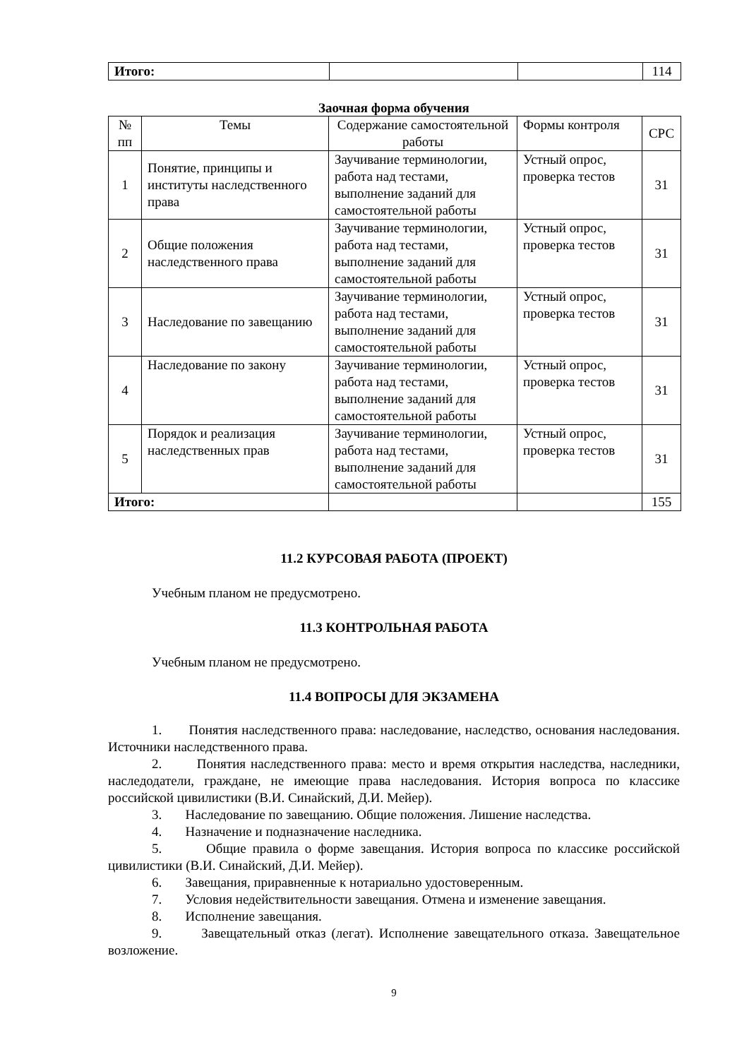| Итого: | | | 114 |
Заочная форма обучения
| № пп | Темы | Содержание самостоятельной работы | Формы контроля | СРС |
| 1 | Понятие, принципы и институты наследственного права | Заучивание терминологии, работа над тестами, выполнение заданий для самостоятельной работы | Устный опрос, проверка тестов | 31 |
| 2 | Общие положения наследственного права | Заучивание терминологии, работа над тестами, выполнение заданий для самостоятельной работы | Устный опрос, проверка тестов | 31 |
| 3 | Наследование по завещанию | Заучивание терминологии, работа над тестами, выполнение заданий для самостоятельной работы | Устный опрос, проверка тестов | 31 |
| 4 | Наследование по закону | Заучивание терминологии, работа над тестами, выполнение заданий для самостоятельной работы | Устный опрос, проверка тестов | 31 |
| 5 | Порядок и реализация наследственных прав | Заучивание терминологии, работа над тестами, выполнение заданий для самостоятельной работы | Устный опрос, проверка тестов | 31 |
| Итого: | | | | 155 |
11.2 КУРСОВАЯ РАБОТА (ПРОЕКТ)
Учебным планом не предусмотрено.
11.3 КОНТРОЛЬНАЯ РАБОТА
Учебным планом не предусмотрено.
11.4 ВОПРОСЫ ДЛЯ ЭКЗАМЕНА
1. Понятия наследственного права: наследование, наследство, основания наследования. Источники наследственного права.
2. Понятия наследственного права: место и время открытия наследства, наследники, наследодатели, граждане, не имеющие права наследования. История вопроса по классике российской цивилистики (В.И. Синайский, Д.И. Мейер).
3. Наследование по завещанию. Общие положения. Лишение наследства.
4. Назначение и подназначение наследника.
5. Общие правила о форме завещания. История вопроса по классике российской цивилистики (В.И. Синайский, Д.И. Мейер).
6. Завещания, приравненные к нотариально удостоверенным.
7. Условия недействительности завещания. Отмена и изменение завещания.
8. Исполнение завещания.
9. Завещательный отказ (легат). Исполнение завещательного отказа. Завещательное возложение.
9